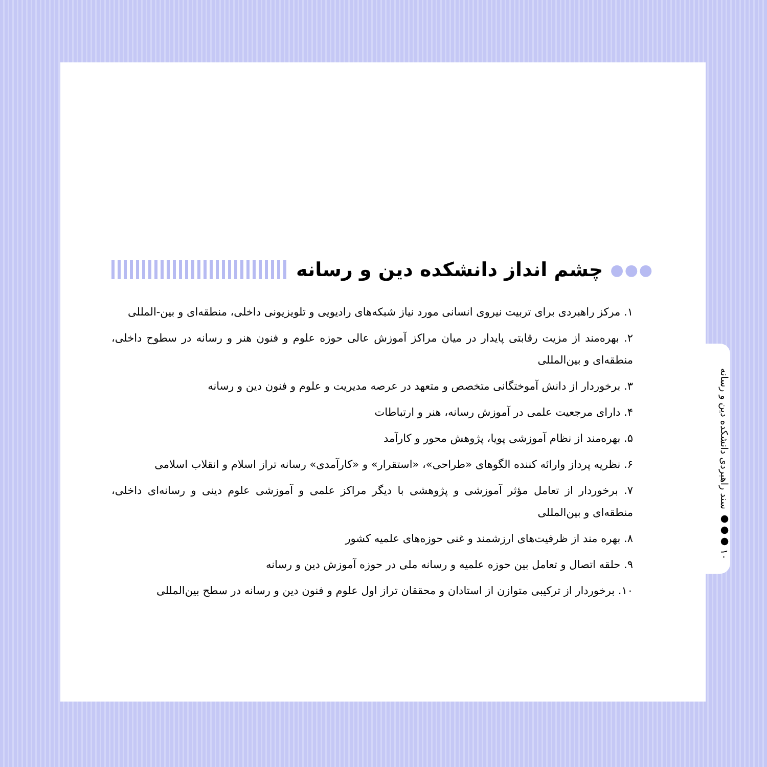۱۰ ●●● سند راهبردی دانشکده دین و رسانه
●●● چشم انداز دانشکده دین و رسانه
۱. مرکز راهبردی برای تربیت نیروی انسانی مورد نیاز شبکه‌های رادیویی و تلویزیونی داخلی، منطقه‌ای و بین-المللی
۲. بهره‌مند از مزیت رقابتی پایدار در میان مراکز آموزش عالی حوزه علوم و فنون هنر و رسانه در سطوح داخلی، منطقه‌ای و بین‌المللی
۳. برخوردار از دانش آموختگانی متخصص و متعهد در عرصه مدیریت و علوم و فنون دین و رسانه
۴. دارای مرجعیت علمی در آموزش رسانه، هنر و ارتباطات
۵. بهره‌مند از نظام آموزشی پویا، پژوهش محور و کارآمد
۶. نظریه پرداز وارائه کننده الگوهای «طراحی»، «استقرار» و «کارآمدی» رسانه تراز اسلام و انقلاب اسلامی
۷. برخوردار از تعامل مؤثر آموزشی و پژوهشی با دیگر مراکز علمی و آموزشی علوم دینی و رسانه‌ای داخلی، منطقه‌ای و بین‌المللی
۸. بهره مند از ظرفیت‌های ارزشمند و غنی حوزه‌های علمیه کشور
۹. حلقه اتصال و تعامل بین حوزه علمیه و رسانه ملی در حوزه آموزش دین و رسانه
۱۰. برخوردار از ترکیبی متوازن از استادان و محققان تراز اول علوم و فنون دین و رسانه در سطح بین‌المللی